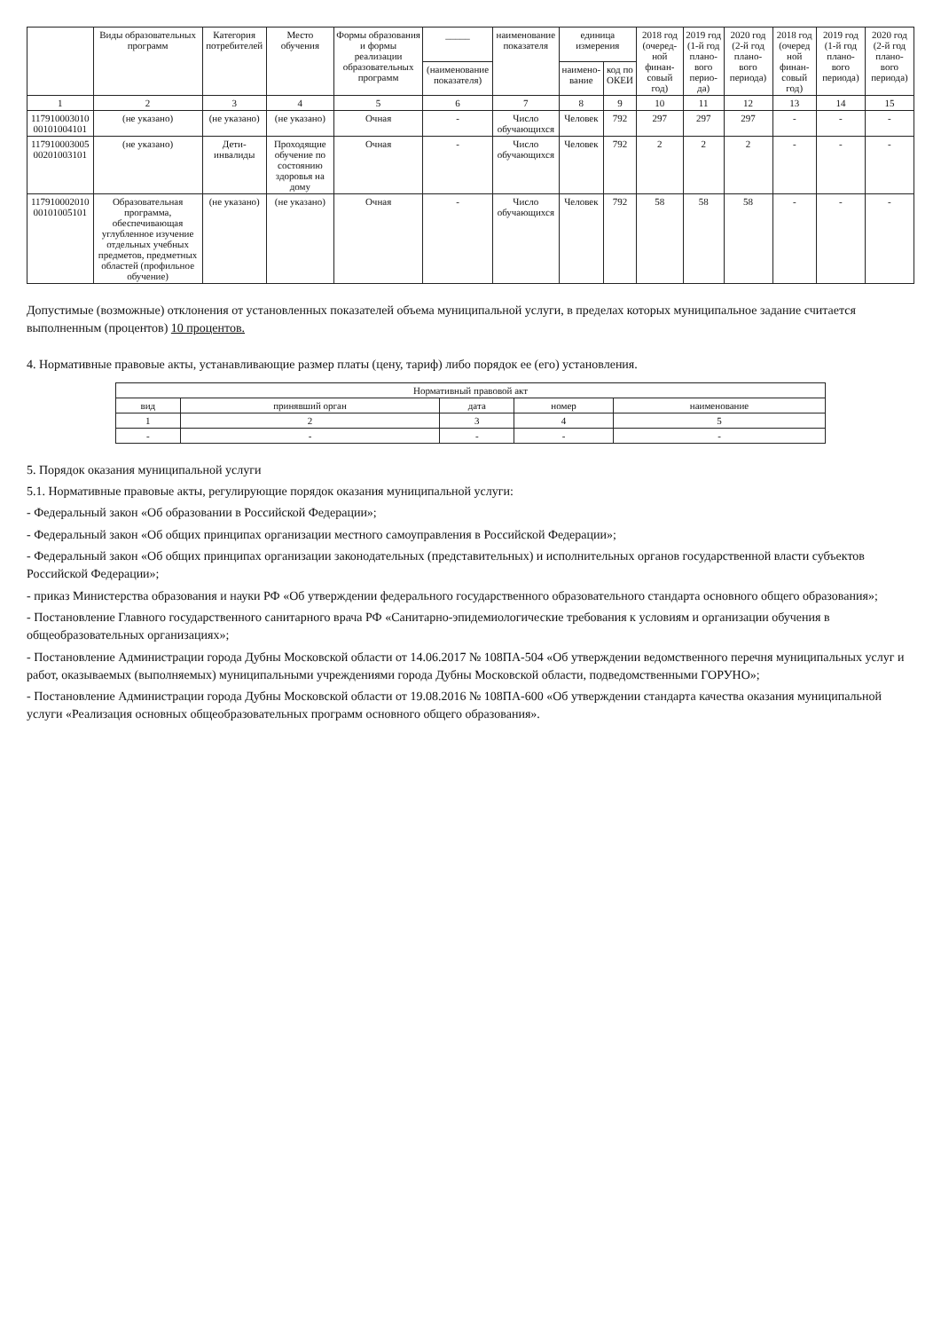| | Виды образовательных программ | Категория потребителей | Место обучения | Формы образования и формы реализации образовательных программ | _____ | наименование показателя | единица измерения | | 2018 год (очеред-ной финан-совый год) | 2019 год (1-й год плано-вого перио-да) | 2020 год (2-й год плано-вого периода) | 2018 год (очеред ной финан-совый год) | 2019 год (1-й год плано-вого периода) | 2020 год (2-й год плано-вого периода) |
| --- | --- | --- | --- | --- | --- | --- | --- | --- | --- | --- | --- | --- | --- | --- |
| | | | | | (наименование показателя) | | наимено-вание | код по ОКЕИ | | | | | | |
| 1 | 2 | 3 | 4 | 5 | 6 | 7 | 8 | 9 | 10 | 11 | 12 | 13 | 14 | 15 |
| 117910003010 00101004101 | (не указано) | (не указано) | (не указано) | Очная | - | Число обучающихся | Человек | 792 | 297 | 297 | 297 | - | - | - |
| 117910003005 00201003101 | (не указано) | Дети-инвалиды | Проходящие обучение по состоянию здоровья на дому | Очная | - | Число обучающихся | Человек | 792 | 2 | 2 | 2 | - | - | - |
| 117910002010 00101005101 | Образовательная программа, обеспечивающая углубленное изучение отдельных учебных предметов, предметных областей (профильное обучение) | (не указано) | (не указано) | Очная | - | Число обучающихся | Человек | 792 | 58 | 58 | 58 | - | - | - |
Допустимые (возможные) отклонения от установленных показателей объема муниципальной услуги, в пределах которых муниципальное задание считается выполненным (процентов) 10 процентов.
4. Нормативные правовые акты, устанавливающие размер платы (цену, тариф) либо порядок ее (его) установления.
| Нормативный правовой акт | | | | |
| --- | --- | --- | --- | --- |
| вид | принявший орган | дата | номер | наименование |
| 1 | 2 | 3 | 4 | 5 |
| - | - | - | - | - |
5. Порядок оказания муниципальной услуги
5.1. Нормативные правовые акты, регулирующие порядок оказания муниципальной услуги:
- Федеральный закон «Об образовании в Российской Федерации»;
- Федеральный закон «Об общих принципах организации местного самоуправления в Российской Федерации»;
- Федеральный закон «Об общих принципах организации законодательных (представительных) и исполнительных органов государственной власти субъектов Российской Федерации»;
- приказ Министерства образования и науки РФ «Об утверждении федерального государственного образовательного стандарта основного общего образования»;
- Постановление Главного государственного санитарного врача РФ «Санитарно-эпидемиологические требования к условиям и организации обучения в общеобразовательных организациях»;
- Постановление Администрации города Дубны Московской области от 14.06.2017 № 108ПА-504 «Об утверждении ведомственного перечня муниципальных услуг и работ, оказываемых (выполняемых) муниципальными учреждениями города Дубны Московской области, подведомственными ГОРУНО»;
- Постановление Администрации города Дубны Московской области от 19.08.2016 № 108ПА-600 «Об утверждении стандарта качества оказания муниципальной услуги «Реализация основных общеобразовательных программ основного общего образования».